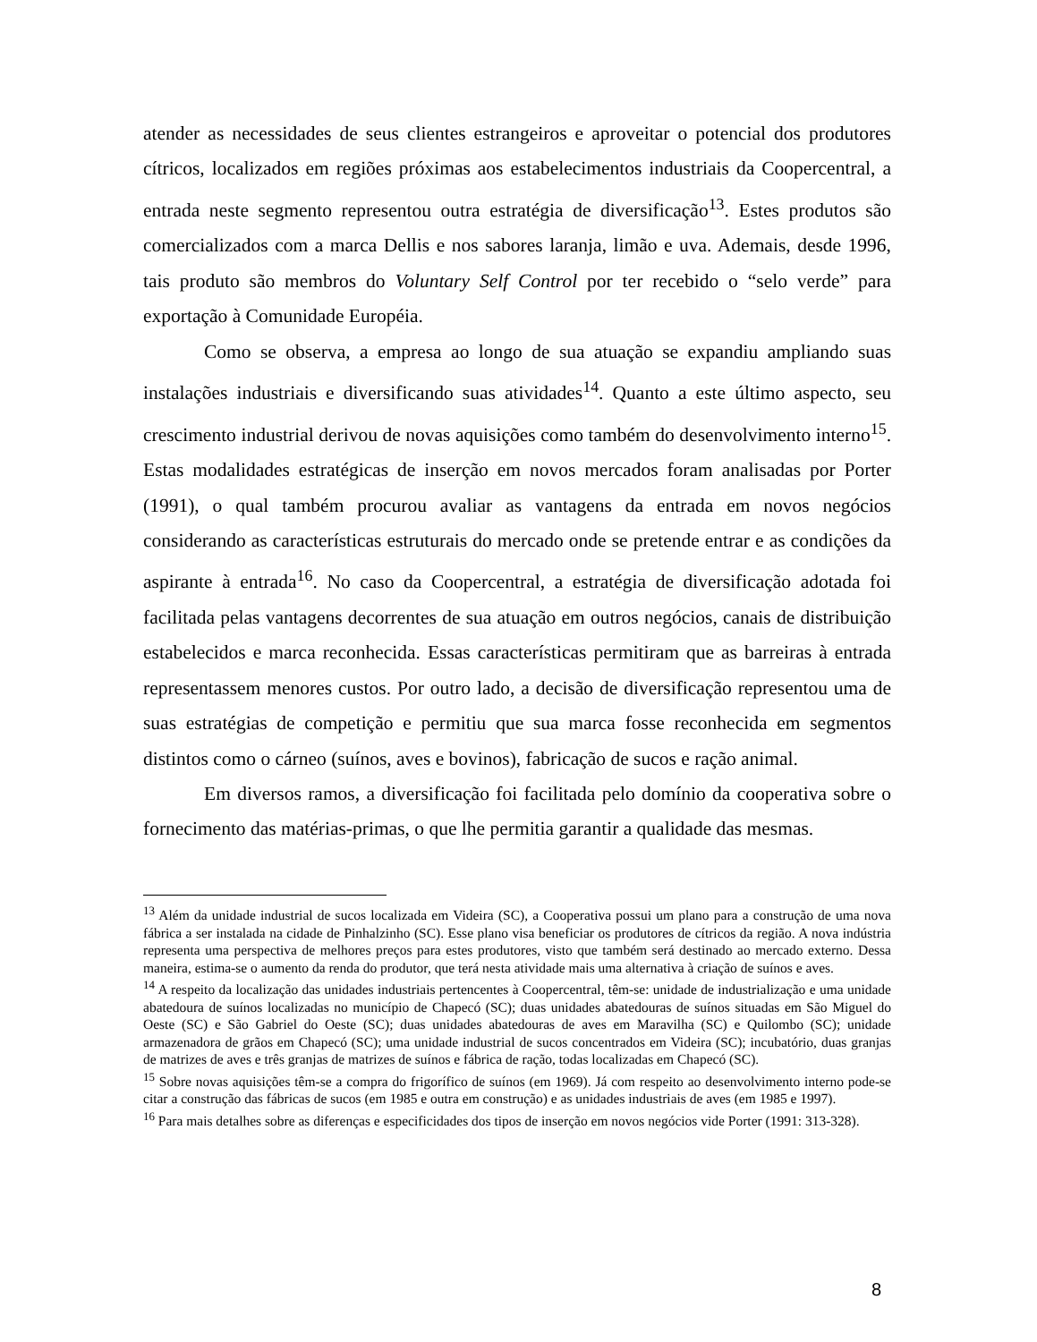atender as necessidades de seus clientes estrangeiros e aproveitar o potencial dos produtores cítricos, localizados em regiões próximas aos estabelecimentos industriais da Coopercentral, a entrada neste segmento representou outra estratégia de diversificação<sup>13</sup>. Estes produtos são comercializados com a marca Dellis e nos sabores laranja, limão e uva. Ademais, desde 1996, tais produto são membros do Voluntary Self Control por ter recebido o “selo verde” para exportação à Comunidade Européia.
Como se observa, a empresa ao longo de sua atuação se expandiu ampliando suas instalações industriais e diversificando suas atividades<sup>14</sup>. Quanto a este último aspecto, seu crescimento industrial derivou de novas aquisições como também do desenvolvimento interno<sup>15</sup>. Estas modalidades estratégicas de inserção em novos mercados foram analisadas por Porter (1991), o qual também procurou avaliar as vantagens da entrada em novos negócios considerando as características estruturais do mercado onde se pretende entrar e as condições da aspirante à entrada<sup>16</sup>. No caso da Coopercentral, a estratégia de diversificação adotada foi facilitada pelas vantagens decorrentes de sua atuação em outros negócios, canais de distribuição estabelecidos e marca reconhecida. Essas características permitiram que as barreiras à entrada representassem menores custos. Por outro lado, a decisão de diversificação representou uma de suas estratégias de competição e permitiu que sua marca fosse reconhecida em segmentos distintos como o cárneo (suínos, aves e bovinos), fabricação de sucos e ração animal.
Em diversos ramos, a diversificação foi facilitada pelo domínio da cooperativa sobre o fornecimento das matérias-primas, o que lhe permitia garantir a qualidade das mesmas.
<sup>13</sup> Além da unidade industrial de sucos localizada em Videira (SC), a Cooperativa possui um plano para a construção de uma nova fábrica a ser instalada na cidade de Pinhalzinho (SC). Esse plano visa beneficiar os produtores de cítricos da região. A nova indústria representa uma perspectiva de melhores preços para estes produtores, visto que também será destinado ao mercado externo. Dessa maneira, estima-se o aumento da renda do produtor, que terá nesta atividade mais uma alternativa à criação de suínos e aves.
<sup>14</sup> A respeito da localização das unidades industriais pertencentes à Coopercentral, têm-se: unidade de industrialização e uma unidade abatedoura de suínos localizadas no município de Chapecó (SC); duas unidades abatedouras de suínos situadas em São Miguel do Oeste (SC) e São Gabriel do Oeste (SC); duas unidades abatedouras de aves em Maravilha (SC) e Quilombo (SC); unidade armazenadora de grãos em Chapecó (SC); uma unidade industrial de sucos concentrados em Videira (SC); incubatório, duas granjas de matrizes de aves e três granjas de matrizes de suínos e fábrica de ração, todas localizadas em Chapecó (SC).
<sup>15</sup> Sobre novas aquisições têm-se a compra do frigorífico de suínos (em 1969). Já com respeito ao desenvolvimento interno pode-se citar a construção das fábricas de sucos (em 1985 e outra em construção) e as unidades industriais de aves (em 1985 e 1997).
<sup>16</sup> Para mais detalhes sobre as diferenças e especificidades dos tipos de inserção em novos negócios vide Porter (1991: 313-328).
8